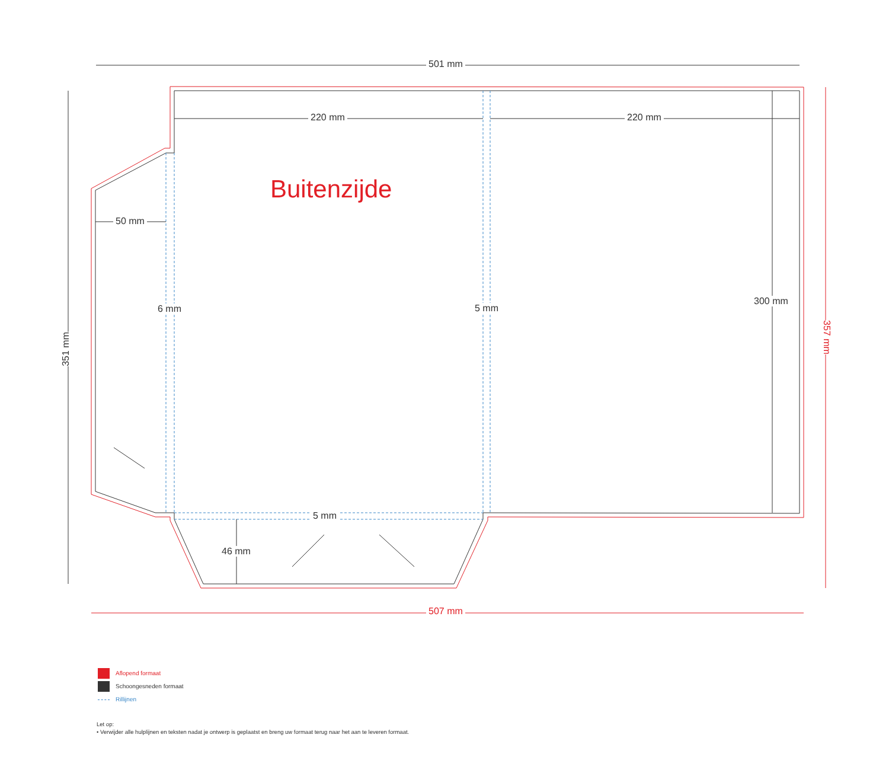501 mm
220 mm 220 mm
50 mm
6 mm 5 mm
300 mm
5 mm
46 mm
351 mm
357 mm
507 mm
Buitenzijde
Aflopend formaat
Schoongesneden formaat
Rillijnen
Let op:
• Verwijder alle hulplijnen en teksten nadat je ontwerp is geplaatst en breng uw formaat terug naar het aan te leveren formaat.